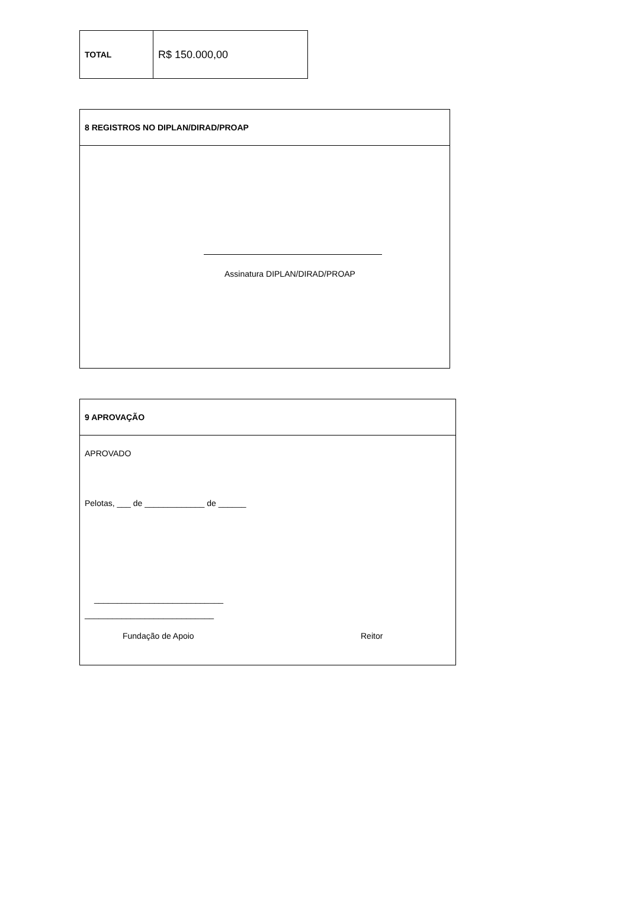| TOTAL | R$ 150.000,00 |
8 REGISTROS NO DIPLAN/DIRAD/PROAP
Assinatura DIPLAN/DIRAD/PROAP
9 APROVAÇÃO
APROVADO
Pelotas, ___ de _____________ de ______
____________________________
____________________________
Fundação de Apoio Reitor